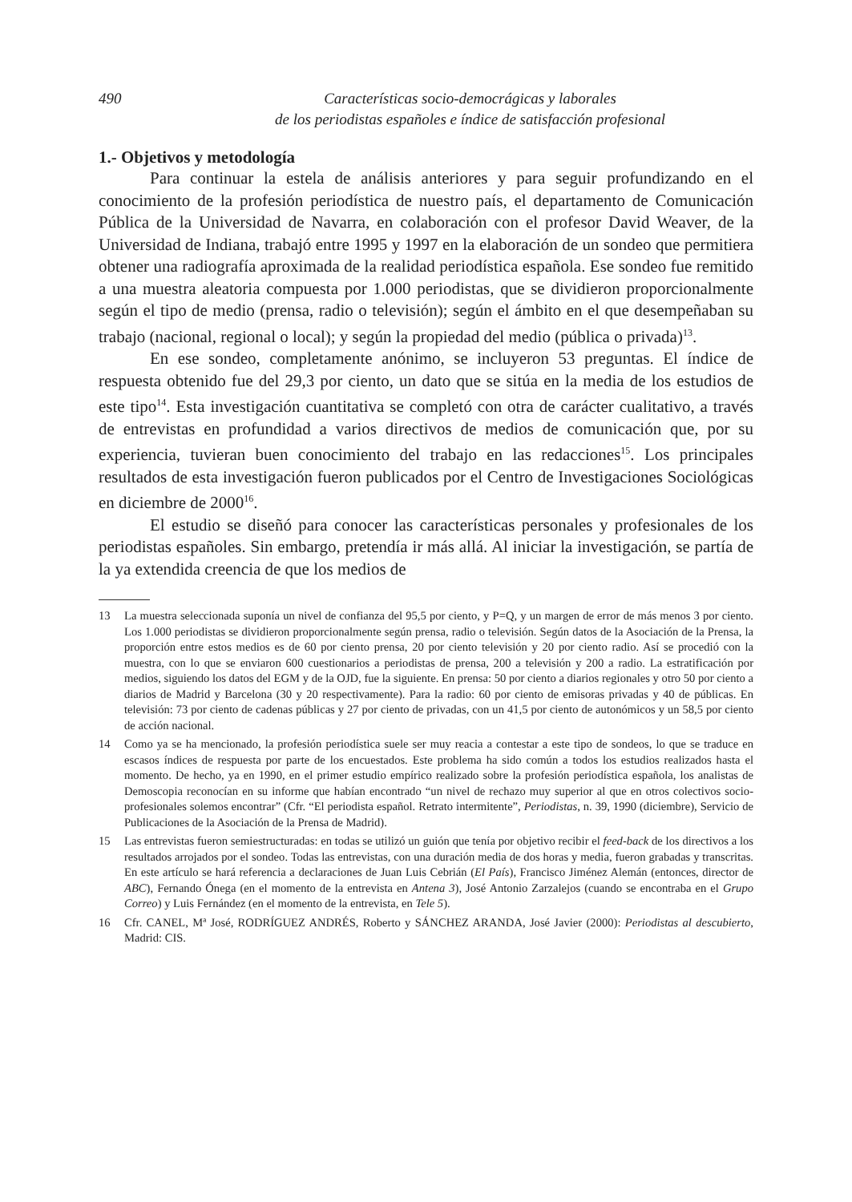490 Características socio-democrágicas y laborales
de los periodistas españoles e índice de satisfacción profesional
1.- Objetivos y metodología
Para continuar la estela de análisis anteriores y para seguir profundizando en el conocimiento de la profesión periodística de nuestro país, el departamento de Comunicación Pública de la Universidad de Navarra, en colaboración con el profesor David Weaver, de la Universidad de Indiana, trabajó entre 1995 y 1997 en la elaboración de un sondeo que permitiera obtener una radiografía aproximada de la realidad periodística española. Ese sondeo fue remitido a una muestra aleatoria compuesta por 1.000 periodistas, que se dividieron proporcionalmente según el tipo de medio (prensa, radio o televisión); según el ámbito en el que desempeñaban su trabajo (nacional, regional o local); y según la propiedad del medio (pública o privada)<sup>13</sup>.
En ese sondeo, completamente anónimo, se incluyeron 53 preguntas. El índice de respuesta obtenido fue del 29,3 por ciento, un dato que se sitúa en la media de los estudios de este tipo<sup>14</sup>. Esta investigación cuantitativa se completó con otra de carácter cualitativo, a través de entrevistas en profundidad a varios directivos de medios de comunicación que, por su experiencia, tuvieran buen conocimiento del trabajo en las redacciones<sup>15</sup>. Los principales resultados de esta investigación fueron publicados por el Centro de Investigaciones Sociológicas en diciembre de 2000<sup>16</sup>.
El estudio se diseñó para conocer las características personales y profesionales de los periodistas españoles. Sin embargo, pretendía ir más allá. Al iniciar la investigación, se partía de la ya extendida creencia de que los medios de
13 La muestra seleccionada suponía un nivel de confianza del 95,5 por ciento, y P=Q, y un margen de error de más menos 3 por ciento. Los 1.000 periodistas se dividieron proporcionalmente según prensa, radio o televisión. Según datos de la Asociación de la Prensa, la proporción entre estos medios es de 60 por ciento prensa, 20 por ciento televisión y 20 por ciento radio. Así se procedió con la muestra, con lo que se enviaron 600 cuestionarios a periodistas de prensa, 200 a televisión y 200 a radio. La estratificación por medios, siguiendo los datos del EGM y de la OJD, fue la siguiente. En prensa: 50 por ciento a diarios regionales y otro 50 por ciento a diarios de Madrid y Barcelona (30 y 20 respectivamente). Para la radio: 60 por ciento de emisoras privadas y 40 de públicas. En televisión: 73 por ciento de cadenas públicas y 27 por ciento de privadas, con un 41,5 por ciento de autonómicos y un 58,5 por ciento de acción nacional.
14 Como ya se ha mencionado, la profesión periodística suele ser muy reacia a contestar a este tipo de sondeos, lo que se traduce en escasos índices de respuesta por parte de los encuestados. Este problema ha sido común a todos los estudios realizados hasta el momento. De hecho, ya en 1990, en el primer estudio empírico realizado sobre la profesión periodística española, los analistas de Demoscopia reconocían en su informe que habían encontrado “un nivel de rechazo muy superior al que en otros colectivos socio-profesionales solemos encontrar” (Cfr. “El periodista español. Retrato intermitente”, Periodistas, n. 39, 1990 (diciembre), Servicio de Publicaciones de la Asociación de la Prensa de Madrid).
15 Las entrevistas fueron semiestructuradas: en todas se utilizó un guión que tenía por objetivo recibir el feed-back de los directivos a los resultados arrojados por el sondeo. Todas las entrevistas, con una duración media de dos horas y media, fueron grabadas y transcritas. En este artículo se hará referencia a declaraciones de Juan Luis Cebrián (El País), Francisco Jiménez Alemán (entonces, director de ABC), Fernando Ónega (en el momento de la entrevista en Antena 3), José Antonio Zarzalejos (cuando se encontraba en el Grupo Correo) y Luis Fernández (en el momento de la entrevista, en Tele 5).
16 Cfr. CANEL, Mª José, RODRÍGUEZ ANDRÉS, Roberto y SÁNCHEZ ARANDA, José Javier (2000): Periodistas al descubierto, Madrid: CIS.